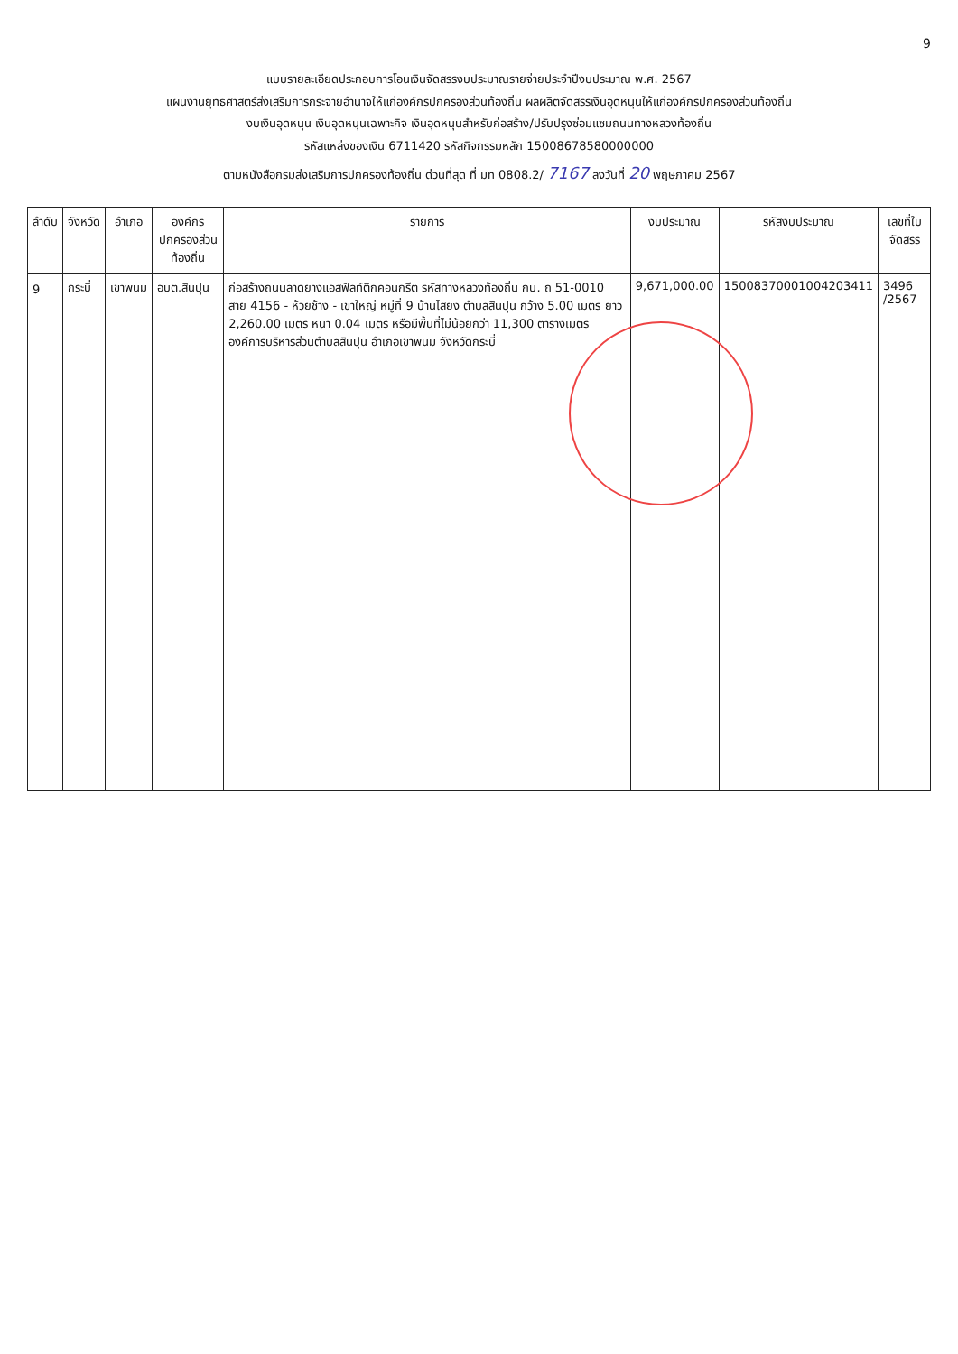9
แบบรายละเอียดประกอบการโอนเงินจัดสรรงบประมาณรายจ่ายประจำปีงบประมาณ พ.ศ. 2567
แผนงานยุทธศาสตร์ส่งเสริมการกระจายอำนาจให้แก่องค์กรปกครองส่วนท้องถิ่น ผลผลิตจัดสรรเงินอุดหนุนให้แก่องค์กรปกครองส่วนท้องถิ่น
งบเงินอุดหนุน เงินอุดหนุนเฉพาะกิจ เงินอุดหนุนสำหรับก่อสร้าง/ปรับปรุงซ่อมแซมถนนทางหลวงท้องถิ่น
รหัสแหล่งของเงิน 6711420 รหัสกิจกรรมหลัก 15008678580000000
ตามหนังสือกรมส่งเสริมการปกครองท้องถิ่น ด่วนที่สุด ที่ มท 0808.2/ 7167 ลงวันที่ 20 พฤษภาคม 2567
| ลำดับ | จังหวัด | อำเภอ | องค์กรปกครองส่วนท้องถิ่น | รายการ | งบประมาณ | รหัสงบประมาณ | เลขที่ใบจัดสรร |
| --- | --- | --- | --- | --- | --- | --- | --- |
| 9 | กระบี่ | เขาพนม | อบต.สินปุน | ก่อสร้างถนนลาดยางแอสฟัลท์ติกคอนกรีต รหัสทางหลวงท้องถิ่น กบ. ถ 51-0010 สาย 4156 - ห้วยช้าง - เขาใหญ่ หมู่ที่ 9 บ้านไสยง ตำบลสินปุน กว้าง 5.00 เมตร ยาว 2,260.00 เมตร หนา 0.04 เมตร หรือมีพื้นที่ไม่น้อยกว่า 11,300 ตารางเมตร องค์การบริหารส่วนตำบลสินปุน อำเภอเขาพนม จังหวัดกระบี่ | 9,671,000.00 | 15008370001004203411 | 3496 /2567 |